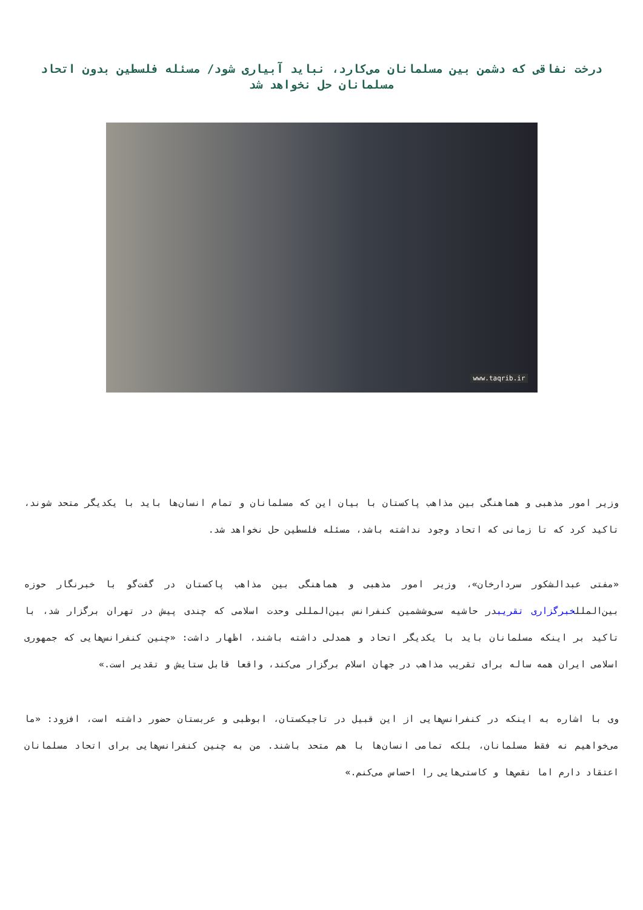درخت نفاقی که دشمن بین مسلمانان می‌کارد، نباید آبیاری شود/ مسئله فلسطین بدون اتحاد مسلمانان حل نخواهد شد
www.taqrib.ir
وزیر امور مذهبی و هماهنگی بین مذاهب پاکستان با بیان این که مسلمانان و تمام انسان‌ها باید با یکدیگر متحد شوند، تاکید کرد که تا زمانی که اتحاد وجود نداشته باشد، مسئله فلسطین حل نخواهد شد.
«مفتی عبدالشکور سردارخان»، وزیر امور مذهبی و هماهنگی بین مذاهب پاکستان در گفت‌گو با خبرنگار حوزه بین‌المللخبرگزاری تقریبدر حاشیه سی‌وششمین کنفرانس بین‌المللی وحدت اسلامی که چندی پیش در تهران برگزار شد، با تاکید بر اینکه مسلمانان باید با یکدیگر اتحاد و همدلی داشته باشند، اظهار داشت: «چنین کنفرانس‌هایی که جمهوری اسلامی ایران همه ساله برای تقریب مذاهب در جهان اسلام برگزار می‌کند، واقعا قابل ستایش و تقدیر است.»
وی با اشاره به اینکه در کنفرانس‌هایی از این قبیل در تاجیکستان، ابوظبی و عربستان حضور داشته است، افزود: «ما می‌خواهیم نه فقط مسلمانان، بلکه تمامی انسان‌ها با هم متحد باشند. من به چنین کنفرانس‌هایی برای اتحاد مسلمانان اعتقاد دارم اما نقص‌ها و کاستی‌هایی را احساس می‌کنم.»